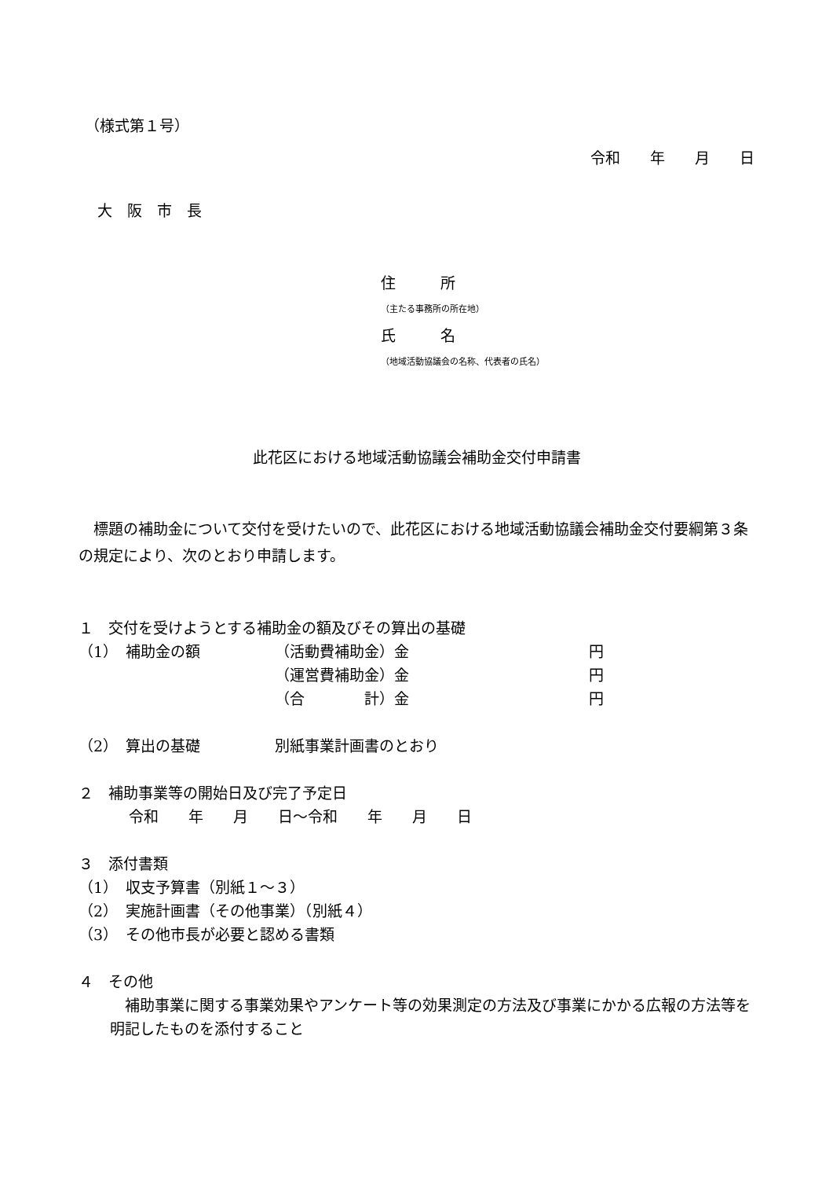（様式第１号）
令和　　年　　月　　日
大　阪　市　長
住　　　所
（主たる事務所の所在地）
氏　　　名
（地域活動協議会の名称、代表者の氏名）
此花区における地域活動協議会補助金交付申請書
　標題の補助金について交付を受けたいので、此花区における地域活動協議会補助金交付要綱第３条の規定により、次のとおり申請します。
１　交付を受けようとする補助金の額及びその算出の基礎
（1）　補助金の額 （活動費補助金）金 円
（運営費補助金）金 円
（合　　　　計）金 円
（2）　算出の基礎 別紙事業計画書のとおり
２　補助事業等の開始日及び完了予定日
令和　　年　　月　　日～令和　　年　　月　　日
３　添付書類
（1）　収支予算書（別紙１～３）
（2）　実施計画書（その他事業）（別紙４）
（3）　その他市長が必要と認める書類
４　その他
　補助事業に関する事業効果やアンケート等の効果測定の方法及び事業にかかる広報の方法等を明記したものを添付すること